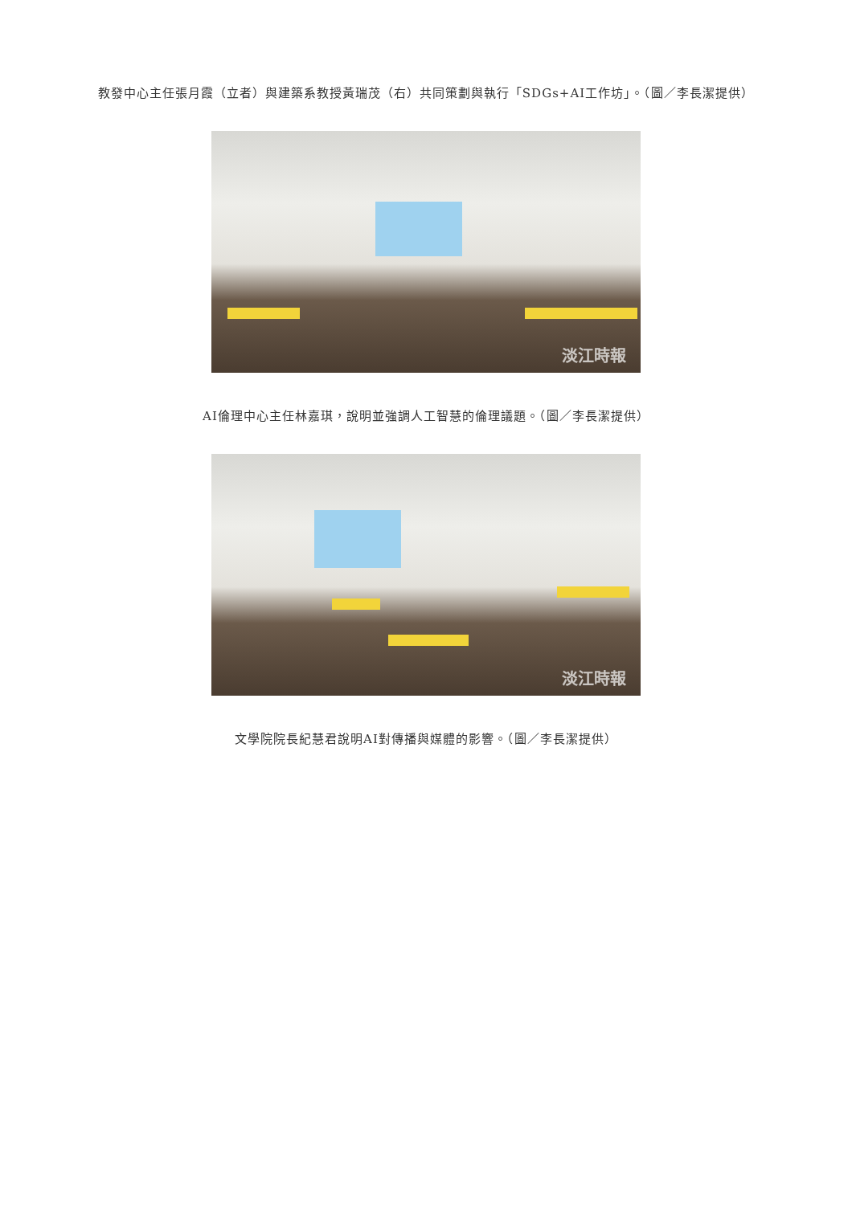教發中心主任張月霞（立者）與建築系教授黃瑞茂（右）共同策劃與執行「SDGs+AI工作坊」。（圖／李長潔提供）
淡江時報
AI倫理中心主任林嘉琪，說明並強調人工智慧的倫理議題。（圖／李長潔提供）
淡江時報
文學院院長紀慧君說明AI對傳播與媒體的影響。（圖／李長潔提供）